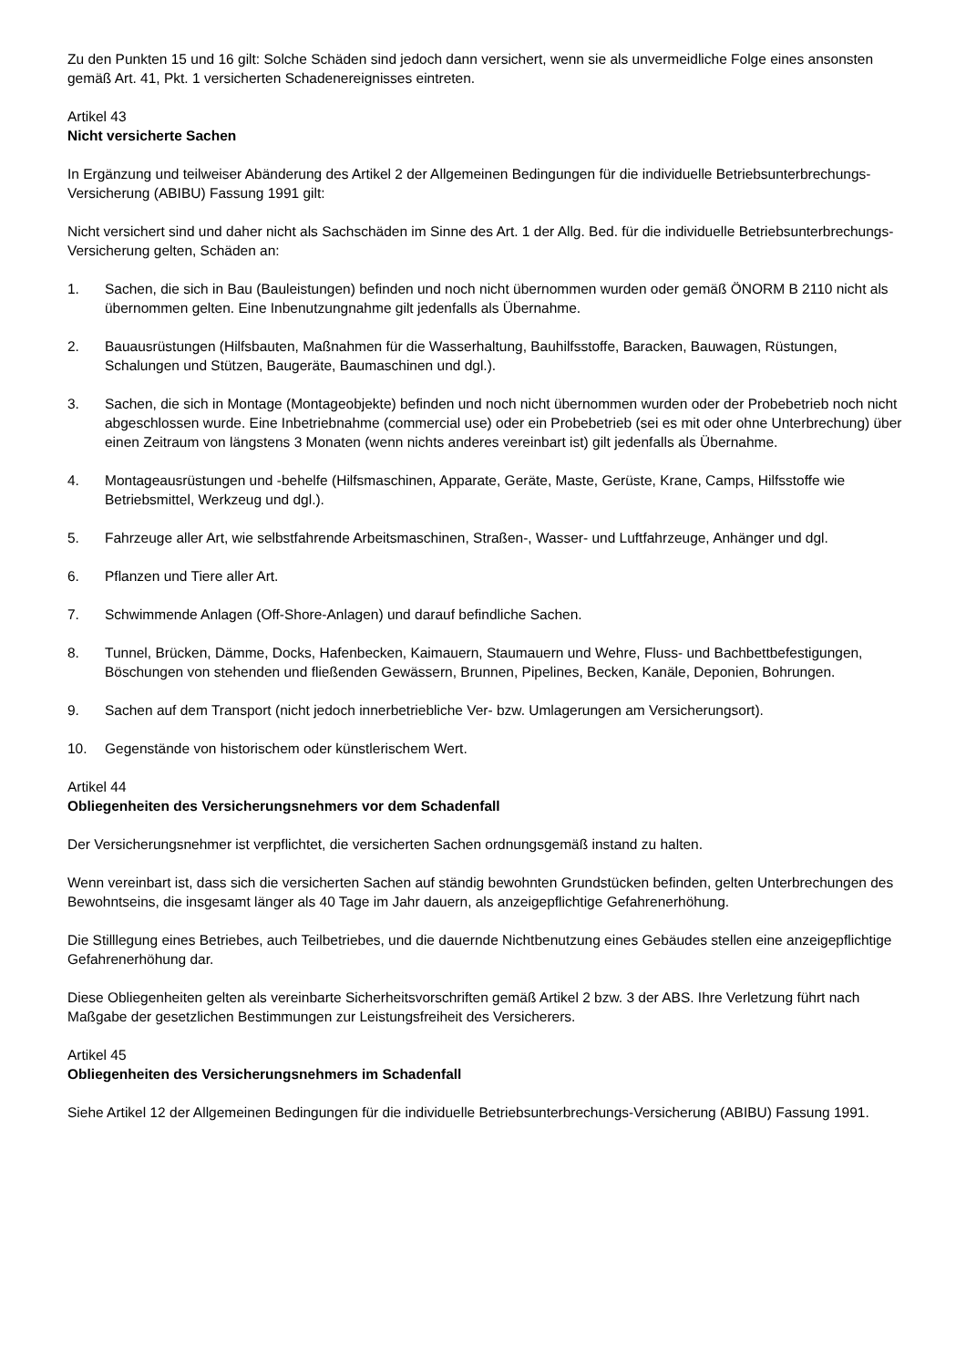Zu den Punkten 15 und 16 gilt: Solche Schäden sind jedoch dann versichert, wenn sie als unvermeidliche Folge eines ansonsten gemäß Art. 41, Pkt. 1 versicherten Schadenereignisses eintreten.
Artikel 43
Nicht versicherte Sachen
In Ergänzung und teilweiser Abänderung des Artikel 2 der Allgemeinen Bedingungen für die individuelle Betriebsunterbrechungs-Versicherung (ABIBU) Fassung 1991 gilt:
Nicht versichert sind und daher nicht als Sachschäden im Sinne des Art. 1 der Allg. Bed. für die individuelle Betriebsunterbrechungs-Versicherung gelten, Schäden an:
1. Sachen, die sich in Bau (Bauleistungen) befinden und noch nicht übernommen wurden oder gemäß ÖNORM B 2110 nicht als übernommen gelten. Eine Inbenutzungnahme gilt jedenfalls als Übernahme.
2. Bauausrüstungen (Hilfsbauten, Maßnahmen für die Wasserhaltung, Bauhilfsstoffe, Baracken, Bauwagen, Rüstungen, Schalungen und Stützen, Baugeräte, Baumaschinen und dgl.).
3. Sachen, die sich in Montage (Montageobjekte) befinden und noch nicht übernommen wurden oder der Probebetrieb noch nicht abgeschlossen wurde. Eine Inbetriebnahme (commercial use) oder ein Probebetrieb (sei es mit oder ohne Unterbrechung) über einen Zeitraum von längstens 3 Monaten (wenn nichts anderes vereinbart ist) gilt jedenfalls als Übernahme.
4. Montageausrüstungen und -behelfe (Hilfsmaschinen, Apparate, Geräte, Maste, Gerüste, Krane, Camps, Hilfsstoffe wie Betriebsmittel, Werkzeug und dgl.).
5. Fahrzeuge aller Art, wie selbstfahrende Arbeitsmaschinen, Straßen-, Wasser- und Luftfahrzeuge, Anhänger und dgl.
6. Pflanzen und Tiere aller Art.
7. Schwimmende Anlagen (Off-Shore-Anlagen) und darauf befindliche Sachen.
8. Tunnel, Brücken, Dämme, Docks, Hafenbecken, Kaimauern, Staumauern und Wehre, Fluss- und Bachbettbefestigungen, Böschungen von stehenden und fließenden Gewässern, Brunnen, Pipelines, Becken, Kanäle, Deponien, Bohrungen.
9. Sachen auf dem Transport (nicht jedoch innerbetriebliche Ver- bzw. Umlagerungen am Versicherungsort).
10. Gegenstände von historischem oder künstlerischem Wert.
Artikel 44
Obliegenheiten des Versicherungsnehmers vor dem Schadenfall
Der Versicherungsnehmer ist verpflichtet, die versicherten Sachen ordnungsgemäß instand zu halten.
Wenn vereinbart ist, dass sich die versicherten Sachen auf ständig bewohnten Grundstücken befinden, gelten Unterbrechungen des Bewohntseins, die insgesamt länger als 40 Tage im Jahr dauern, als anzeigepflichtige Gefahrenerhöhung.
Die Stilllegung eines Betriebes, auch Teilbetriebes, und die dauernde Nichtbenutzung eines Gebäudes stellen eine anzeigepflichtige Gefahrenerhöhung dar.
Diese Obliegenheiten gelten als vereinbarte Sicherheitsvorschriften gemäß Artikel 2 bzw. 3 der ABS. Ihre Verletzung führt nach Maßgabe der gesetzlichen Bestimmungen zur Leistungsfreiheit des Versicherers.
Artikel 45
Obliegenheiten des Versicherungsnehmers im Schadenfall
Siehe Artikel 12 der Allgemeinen Bedingungen für die individuelle Betriebsunterbrechungs-Versicherung (ABIBU) Fassung 1991.